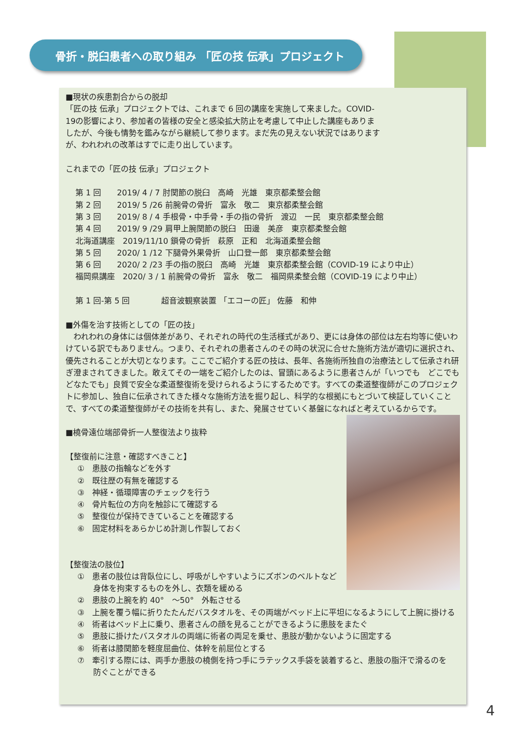骨折・脱臼患者への取り組み 「匠の技 伝承」プロジェクト
■現状の疾患割合からの脱却
「匠の技 伝承」プロジェクトでは、これまで 6 回の講座を実施して来ました。COVID-19の影響により、参加者の皆様の安全と感染拡大防止を考慮して中止した講座もありましたが、今後も情勢を鑑みながら継続して参ります。まだ先の見えない状況ではありますが、われわれの改革はすでに走り出しています。
これまでの「匠の技 伝承」プロジェクト
第 1 回　　2019/ 4 / 7 肘関節の脱臼　高崎　光雄　東京都柔整会館
第 2 回　　2019/ 5 /26 前腕骨の骨折　富永　敬二　東京都柔整会館
第 3 回　　2019/ 8 / 4 手根骨・中手骨・手の指の骨折　渡辺　一民　東京都柔整会館
第 4 回　　2019/ 9 /29 肩甲上腕関節の脱臼　田邊　美彦　東京都柔整会館
北海道講座　2019/11/10 鎖骨の骨折　萩原　正和　北海道柔整会館
第 5 回　　2020/ 1 /12 下腿骨外果骨折　山口登一郎　東京都柔整会館
第 6 回　　2020/ 2 /23 手の指の脱臼　高崎　光雄　東京都柔整会館（COVID-19 により中止）
福岡県講座　2020/ 3 / 1 前腕骨の骨折　富永　敬二　福岡県柔整会館（COVID-19 により中止）
第 1 回-第 5 回　　　　超音波観察装置 「エコーの匠」 佐藤　和伸
■外傷を治す技術としての「匠の技」
　われわれの身体には個体差があり、それぞれの時代の生活様式があり、更には身体の部位は左右均等に使いわけている訳でもありません。つまり、それぞれの患者さんのその時の状況に合せた施術方法が適切に選択され、優先されることが大切となります。ここでご紹介する匠の技は、長年、各施術所独自の治療法として伝承され研ぎ澄まされてきました。敢えてその一端をご紹介したのは、冒頭にあるように患者さんが「いつでも　どこでも　どなたでも」良質で安全な柔道整復術を受けられるようにするためです。すべての柔道整復師がこのプロジェクトに参加し、独自に伝承されてきた様々な施術方法を掘り起し、科学的な根拠にもとづいて検証していくことで、すべての柔道整復師がその技術を共有し、また、発展させていく基盤になればと考えているからです。
■橈骨遠位端部骨折一人整復法より抜粋
【整復前に注意・確認すべきこと】
①　患肢の指輪などを外す
②　既往歴の有無を確認する
③　神経・循環障害のチェックを行う
④　骨片転位の方向を触診にて確認する
⑤　整復位が保持できていることを確認する
⑥　固定材料をあらかじめ計測し作製しておく
【整復法の肢位】
①　患者の肢位は背臥位にし、呼吸がしやすいようにズボンのベルトなど
　　身体を拘束するものを外し、衣類を緩める
②　患肢の上腕を約 40°　～50°　外転させる
③　上腕を覆う幅に折りたたんだバスタオルを、その両端がベッド上に平坦になるようにして上腕に掛ける
④　術者はベッド上に乗り、患者さんの顔を見ることができるように患肢をまたぐ
⑤　患肢に掛けたバスタオルの両端に術者の両足を乗せ、患肢が動かないように固定する
⑥　術者は膝関節を軽度屈曲位、体幹を前屈位とする
⑦　牽引する際には、両手か患肢の橈側を持つ手にラテックス手袋を装着すると、患肢の脂汗で滑るのを
　　防ぐことができる
4